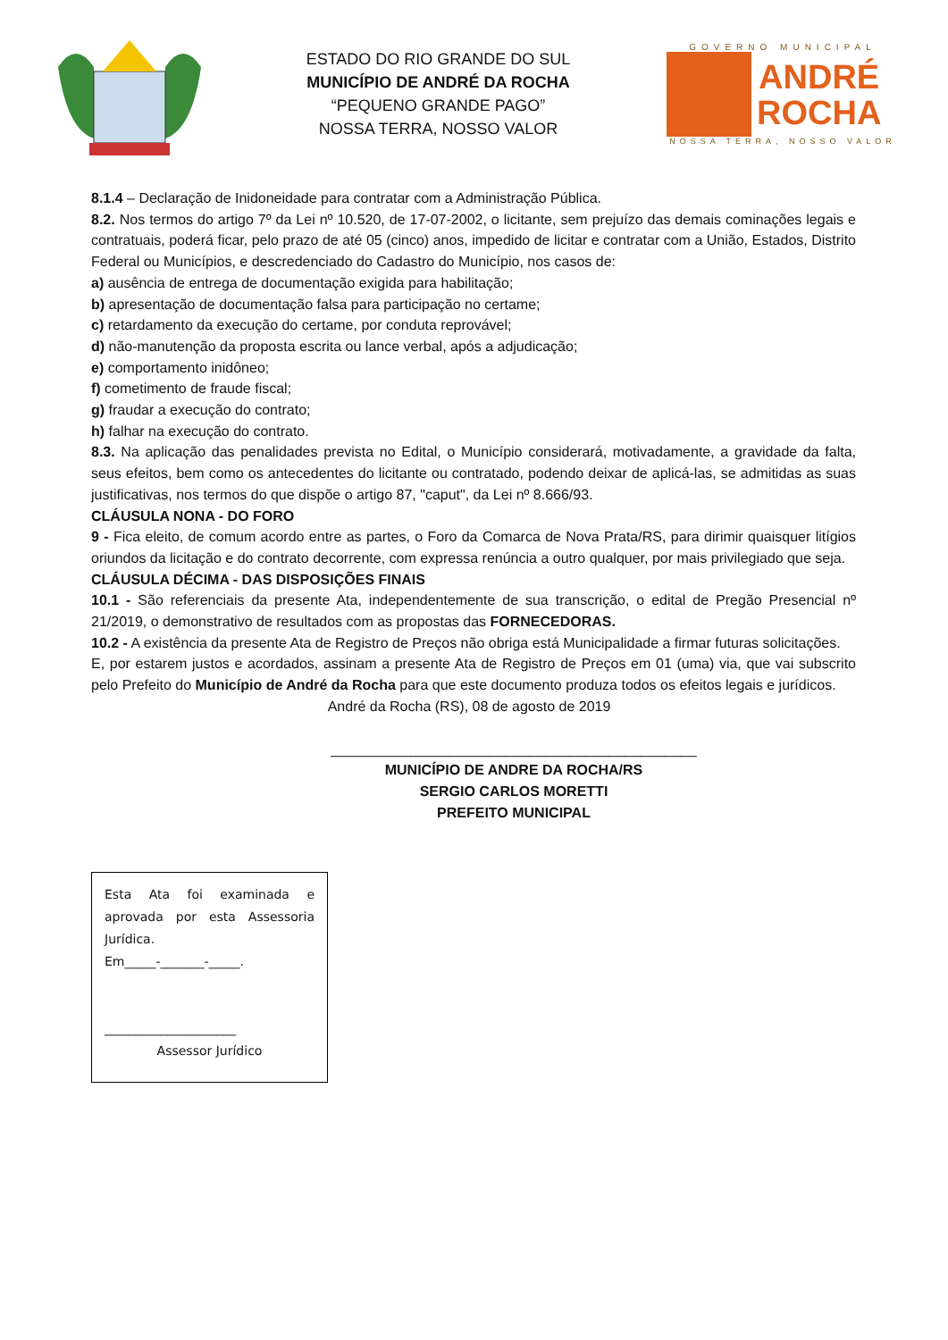ESTADO DO RIO GRANDE DO SUL
MUNICÍPIO DE ANDRÉ DA ROCHA
“PEQUENO GRANDE PAGO”
NOSSA TERRA, NOSSO VALOR
GOVERNO MUNICIPAL
ANDRÉ
ROCHA
NOSSA TERRA, NOSSO VALOR
8.1.4 – Declaração de Inidoneidade para contratar com a Administração Pública.
8.2. Nos termos do artigo 7º da Lei nº 10.520, de 17-07-2002, o licitante, sem prejuízo das demais cominações legais e contratuais, poderá ficar, pelo prazo de até 05 (cinco) anos, impedido de licitar e contratar com a União, Estados, Distrito Federal ou Municípios, e descredenciado do Cadastro do Município, nos casos de:
a) ausência de entrega de documentação exigida para habilitação;
b) apresentação de documentação falsa para participação no certame;
c) retardamento da execução do certame, por conduta reprovável;
d) não-manutenção da proposta escrita ou lance verbal, após a adjudicação;
e) comportamento inidôneo;
f) cometimento de fraude fiscal;
g) fraudar a execução do contrato;
h) falhar na execução do contrato.
8.3. Na aplicação das penalidades prevista no Edital, o Município considerará, motivadamente, a gravidade da falta, seus efeitos, bem como os antecedentes do licitante ou contratado, podendo deixar de aplicá-las, se admitidas as suas justificativas, nos termos do que dispõe o artigo 87, "caput", da Lei nº 8.666/93.
CLÁUSULA NONA - DO FORO
9 - Fica eleito, de comum acordo entre as partes, o Foro da Comarca de Nova Prata/RS, para dirimir quaisquer litígios oriundos da licitação e do contrato decorrente, com expressa renúncia a outro qualquer, por mais privilegiado que seja.
CLÁUSULA DÉCIMA - DAS DISPOSIÇÕES FINAIS
10.1 - São referenciais da presente Ata, independentemente de sua transcrição, o edital de Pregão Presencial nº 21/2019, o demonstrativo de resultados com as propostas das FORNECEDORAS.
10.2 - A existência da presente Ata de Registro de Preços não obriga está Municipalidade a firmar futuras solicitações.
E, por estarem justos e acordados, assinam a presente Ata de Registro de Preços em 01 (uma) via, que vai subscrito pelo Prefeito do Município de André da Rocha para que este documento produza todos os efeitos legais e jurídicos.
André da Rocha (RS), 08 de agosto de 2019
______________________________________________
MUNICÍPIO DE ANDRE DA ROCHA/RS
SERGIO CARLOS MORETTI
PREFEITO MUNICIPAL
Esta Ata foi examinada e aprovada por esta Assessoria Jurídica.
Em_____-_______-_____.
_____________________
Assessor Jurídico